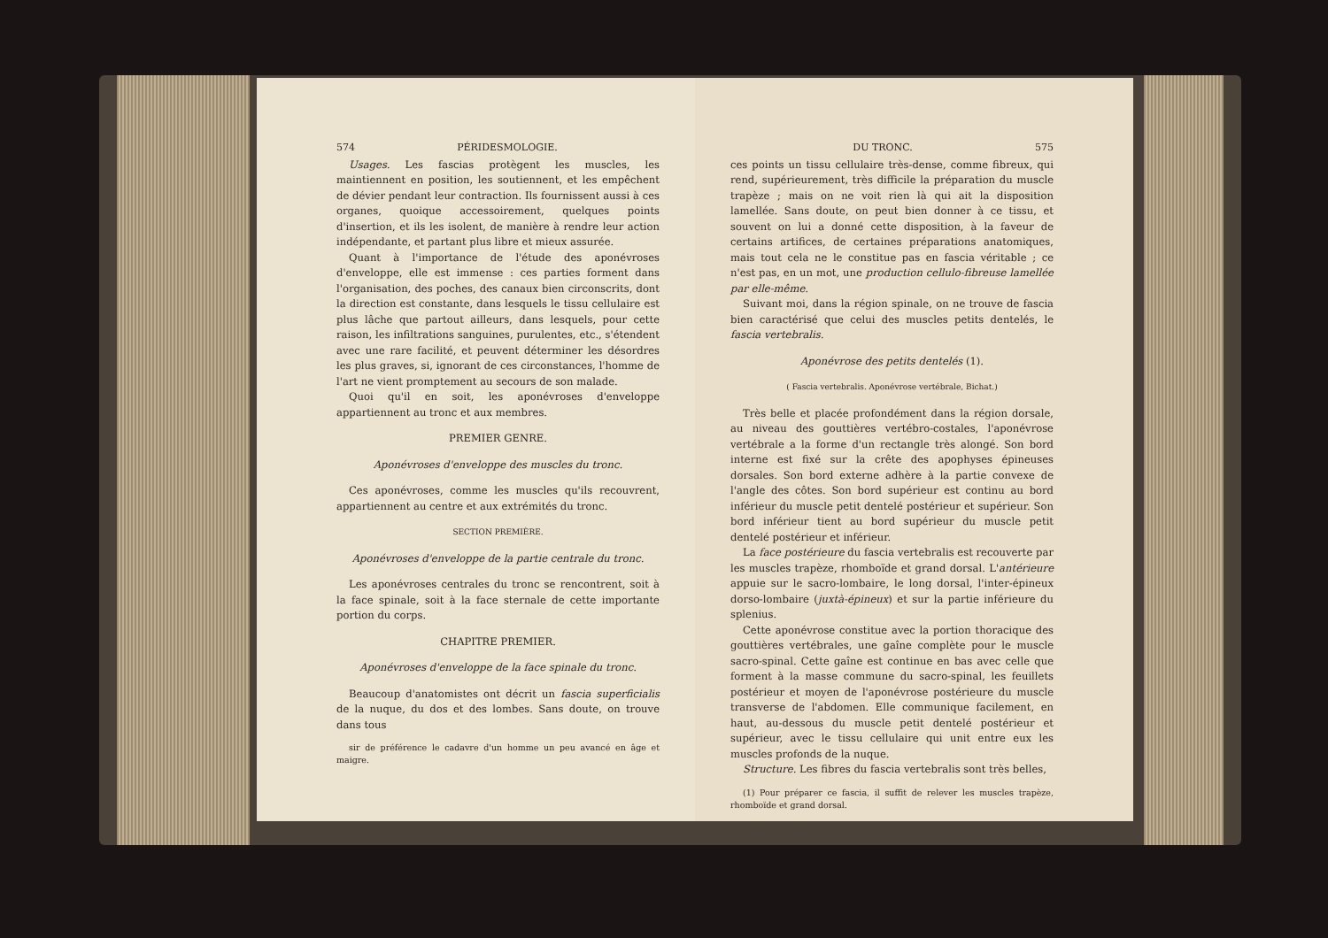574 PÉRIDESMOLOGIE.
Usages. Les fascias protègent les muscles, les maintiennent en position, les soutiennent, et les empêchent de dévier pendant leur contraction. Ils fournissent aussi à ces organes, quoique accessoirement, quelques points d'insertion, et ils les isolent, de manière à rendre leur action indépendante, et partant plus libre et mieux assurée.
Quant à l'importance de l'étude des aponévroses d'enveloppe, elle est immense : ces parties forment dans l'organisation, des poches, des canaux bien circonscrits, dont la direction est constante, dans lesquels le tissu cellulaire est plus lâche que partout ailleurs, dans lesquels, pour cette raison, les infiltrations sanguines, purulentes, etc., s'étendent avec une rare facilité, et peuvent déterminer les désordres les plus graves, si, ignorant de ces circonstances, l'homme de l'art ne vient promptement au secours de son malade.
Quoi qu'il en soit, les aponévroses d'enveloppe appartiennent au tronc et aux membres.
PREMIER GENRE.
Aponévroses d'enveloppe des muscles du tronc.
Ces aponévroses, comme les muscles qu'ils recouvrent, appartiennent au centre et aux extrémités du tronc.
SECTION PREMIÈRE.
Aponévroses d'enveloppe de la partie centrale du tronc.
Les aponévroses centrales du tronc se rencontrent, soit à la face spinale, soit à la face sternale de cette importante portion du corps.
CHAPITRE PREMIER.
Aponévroses d'enveloppe de la face spinale du tronc.
Beaucoup d'anatomistes ont décrit un fascia superficialis de la nuque, du dos et des lombes. Sans doute, on trouve dans tous
sir de préférence le cadavre d'un homme un peu avancé en âge et maigre.
DU TRONC. 575
ces points un tissu cellulaire très-dense, comme fibreux, qui rend, supérieurement, très difficile la préparation du muscle trapèze ; mais on ne voit rien là qui ait la disposition lamellée. Sans doute, on peut bien donner à ce tissu, et souvent on lui a donné cette disposition, à la faveur de certains artifices, de certaines préparations anatomiques, mais tout cela ne le constitue pas en fascia véritable ; ce n'est pas, en un mot, une production cellulo-fibreuse lamellée par elle-même.
Suivant moi, dans la région spinale, on ne trouve de fascia bien caractérisé que celui des muscles petits dentelés, le fascia vertebralis.
Aponévrose des petits dentelés (1).
( Fascia vertebralis. Aponévrose vertébrale, Bichat.)
Très belle et placée profondément dans la région dorsale, au niveau des gouttières vertébro-costales, l'aponévrose vertébrale a la forme d'un rectangle très alongé. Son bord interne est fixé sur la crête des apophyses épineuses dorsales. Son bord externe adhère à la partie convexe de l'angle des côtes. Son bord supérieur est continu au bord inférieur du muscle petit dentelé postérieur et supérieur. Son bord inférieur tient au bord supérieur du muscle petit dentelé postérieur et inférieur.
La face postérieure du fascia vertebralis est recouverte par les muscles trapèze, rhomboïde et grand dorsal. L'antérieure appuie sur le sacro-lombaire, le long dorsal, l'inter-épineux dorso-lombaire (juxtà-épineux) et sur la partie inférieure du splenius.
Cette aponévrose constitue avec la portion thoracique des gouttières vertébrales, une gaîne complète pour le muscle sacro-spinal. Cette gaîne est continue en bas avec celle que forment à la masse commune du sacro-spinal, les feuillets postérieur et moyen de l'aponévrose postérieure du muscle transverse de l'abdomen. Elle communique facilement, en haut, au-dessous du muscle petit dentelé postérieur et supérieur, avec le tissu cellulaire qui unit entre eux les muscles profonds de la nuque.
Structure. Les fibres du fascia vertebralis sont très belles,
(1) Pour préparer ce fascia, il suffit de relever les muscles trapèze, rhomboïde et grand dorsal.